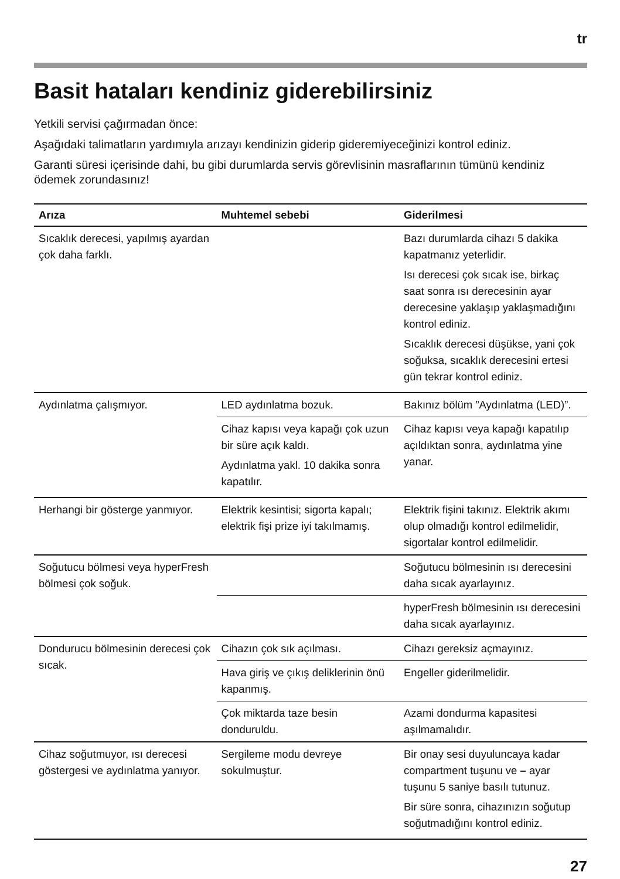tr
Basit hataları kendiniz giderebilirsiniz
Yetkili servisi çağırmadan önce:
Aşağıdaki talimatların yardımıyla arızayı kendinizin giderip gideremiyeceğinizi kontrol ediniz.
Garanti süresi içerisinde dahi, bu gibi durumlarda servis görevlisinin masraflarının tümünü kendiniz ödemek zorundasınız!
| Arıza | Muhtemel sebebi | Giderilmesi |
| --- | --- | --- |
| Sıcaklık derecesi, yapılmış ayardan çok daha farklı. | | Bazı durumlarda cihazı 5 dakika kapatmanız yeterlidir. Isı derecesi çok sıcak ise, birkaç saat sonra ısı derecesinin ayar derecesine yaklaşıp yaklaşmadığını kontrol ediniz. Sıcaklık derecesi düşükse, yani çok soğuksa, sıcaklık derecesini ertesi gün tekrar kontrol ediniz. |
| Aydınlatma çalışmıyor. | LED aydınlatma bozuk. | Bakınız bölüm ”Aydınlatma (LED)”. |
| | Cihaz kapısı veya kapağı çok uzun bir süre açık kaldı. Aydınlatma yakl. 10 dakika sonra kapatılır. | Cihaz kapısı veya kapağı kapatılıp açıldıktan sonra, aydınlatma yine yanar. |
| Herhangi bir gösterge yanmıyor. | Elektrik kesintisi; sigorta kapalı; elektrik fişi prize iyi takılmamış. | Elektrik fişini takınız. Elektrik akımı olup olmadığı kontrol edilmelidir, sigortalar kontrol edilmelidir. |
| Soğutucu bölmesi veya hyperFresh bölmesi çok soğuk. | | Soğutucu bölmesinin ısı derecesini daha sıcak ayarlayınız. |
| | | hyperFresh bölmesinin ısı derecesini daha sıcak ayarlayınız. |
| Dondurucu bölmesinin derecesi çok sıcak. | Cihazın çok sık açılması. | Cihazı gereksiz açmayınız. |
| | Hava giriş ve çıkış deliklerinin önü kapanmış. | Engeller giderilmelidir. |
| | Çok miktarda taze besin donduruldu. | Azami dondurma kapasitesi aşılmamalıdır. |
| Cihaz soğutmuyor, ısı derecesi göstergesi ve aydınlatma yanıyor. | Sergileme modu devreye sokulmuştur. | Bir onay sesi duyuluncaya kadar compartment tuşunu ve – ayar tuşunu 5 saniye basılı tutunuz. Bir süre sonra, cihazınızın soğutup soğutmadığını kontrol ediniz. |
27